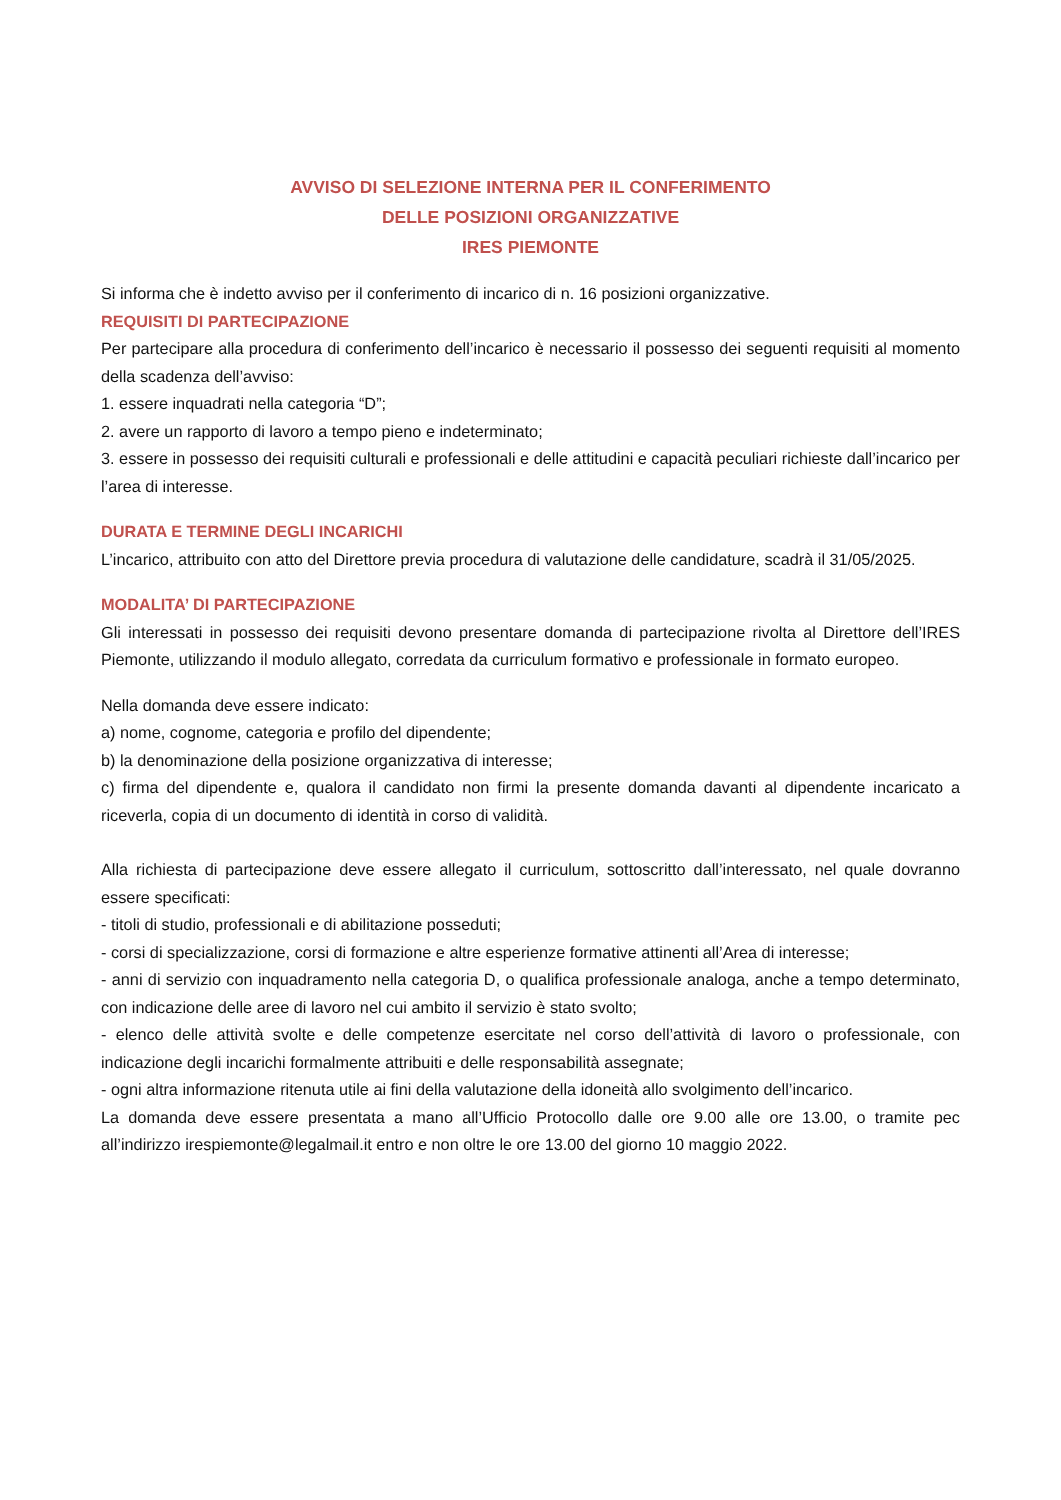AVVISO DI SELEZIONE INTERNA PER IL CONFERIMENTO
DELLE POSIZIONI ORGANIZZATIVE
IRES PIEMONTE
Si informa che è indetto avviso per il conferimento di incarico di n. 16 posizioni organizzative.
REQUISITI DI PARTECIPAZIONE
Per partecipare alla procedura di conferimento dell’incarico è necessario il possesso dei seguenti requisiti al momento della scadenza dell’avviso:
1. essere inquadrati nella categoria “D”;
2. avere un rapporto di lavoro a tempo pieno e indeterminato;
3. essere in possesso dei requisiti culturali e professionali e delle attitudini e capacità peculiari richieste dall’incarico per l’area di interesse.
DURATA E TERMINE DEGLI INCARICHI
L’incarico, attribuito con atto del Direttore previa procedura di valutazione delle candidature, scadrà il 31/05/2025.
MODALITA’ DI PARTECIPAZIONE
Gli interessati in possesso dei requisiti devono presentare domanda di partecipazione rivolta al Direttore dell’IRES Piemonte, utilizzando il modulo allegato, corredata da curriculum formativo e professionale in formato europeo.
Nella domanda deve essere indicato:
a) nome, cognome, categoria e profilo del dipendente;
b) la denominazione della posizione organizzativa di interesse;
c) firma del dipendente e, qualora il candidato non firmi la presente domanda davanti al dipendente incaricato a riceverla, copia di un documento di identità in corso di validità.
Alla richiesta di partecipazione deve essere allegato il curriculum, sottoscritto dall’interessato, nel quale dovranno essere specificati:
- titoli di studio, professionali e di abilitazione posseduti;
- corsi di specializzazione, corsi di formazione e altre esperienze formative attinenti all’Area di interesse;
- anni di servizio con inquadramento nella categoria D, o qualifica professionale analoga, anche a tempo determinato, con indicazione delle aree di lavoro nel cui ambito il servizio è stato svolto;
- elenco delle attività svolte e delle competenze esercitate nel corso dell’attività di lavoro o professionale, con indicazione degli incarichi formalmente attribuiti e delle responsabilità assegnate;
- ogni altra informazione ritenuta utile ai fini della valutazione della idoneità allo svolgimento dell’incarico.
La domanda deve essere presentata a mano all’Ufficio Protocollo dalle ore 9.00 alle ore 13.00, o tramite pec all’indirizzo irespiemonte@legalmail.it entro e non oltre le ore 13.00 del giorno 10 maggio 2022.